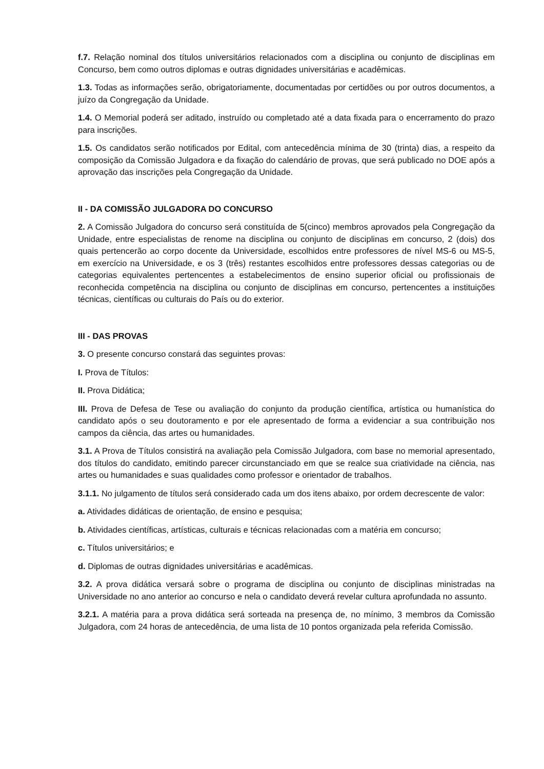f.7. Relação nominal dos títulos universitários relacionados com a disciplina ou conjunto de disciplinas em Concurso, bem como outros diplomas e outras dignidades universitárias e acadêmicas.
1.3. Todas as informações serão, obrigatoriamente, documentadas por certidões ou por outros documentos, a juízo da Congregação da Unidade.
1.4. O Memorial poderá ser aditado, instruído ou completado até a data fixada para o encerramento do prazo para inscrições.
1.5. Os candidatos serão notificados por Edital, com antecedência mínima de 30 (trinta) dias, a respeito da composição da Comissão Julgadora e da fixação do calendário de provas, que será publicado no DOE após a aprovação das inscrições pela Congregação da Unidade.
II - DA COMISSÃO JULGADORA DO CONCURSO
2. A Comissão Julgadora do concurso será constituída de 5(cinco) membros aprovados pela Congregação da Unidade, entre especialistas de renome na disciplina ou conjunto de disciplinas em concurso, 2 (dois) dos quais pertencerão ao corpo docente da Universidade, escolhidos entre professores de nível MS-6 ou MS-5, em exercício na Universidade, e os 3 (três) restantes escolhidos entre professores dessas categorias ou de categorias equivalentes pertencentes a estabelecimentos de ensino superior oficial ou profissionais de reconhecida competência na disciplina ou conjunto de disciplinas em concurso, pertencentes a instituições técnicas, científicas ou culturais do País ou do exterior.
III - DAS PROVAS
3. O presente concurso constará das seguintes provas:
I. Prova de Títulos:
II. Prova Didática;
III. Prova de Defesa de Tese ou avaliação do conjunto da produção científica, artística ou humanística do candidato após o seu doutoramento e por ele apresentado de forma a evidenciar a sua contribuição nos campos da ciência, das artes ou humanidades.
3.1. A Prova de Títulos consistirá na avaliação pela Comissão Julgadora, com base no memorial apresentado, dos títulos do candidato, emitindo parecer circunstanciado em que se realce sua criatividade na ciência, nas artes ou humanidades e suas qualidades como professor e orientador de trabalhos.
3.1.1. No julgamento de títulos será considerado cada um dos itens abaixo, por ordem decrescente de valor:
a. Atividades didáticas de orientação, de ensino e pesquisa;
b. Atividades científicas, artísticas, culturais e técnicas relacionadas com a matéria em concurso;
c. Títulos universitários; e
d. Diplomas de outras dignidades universitárias e acadêmicas.
3.2. A prova didática versará sobre o programa de disciplina ou conjunto de disciplinas ministradas na Universidade no ano anterior ao concurso e nela o candidato deverá revelar cultura aprofundada no assunto.
3.2.1. A matéria para a prova didática será sorteada na presença de, no mínimo, 3 membros da Comissão Julgadora, com 24 horas de antecedência, de uma lista de 10 pontos organizada pela referida Comissão.